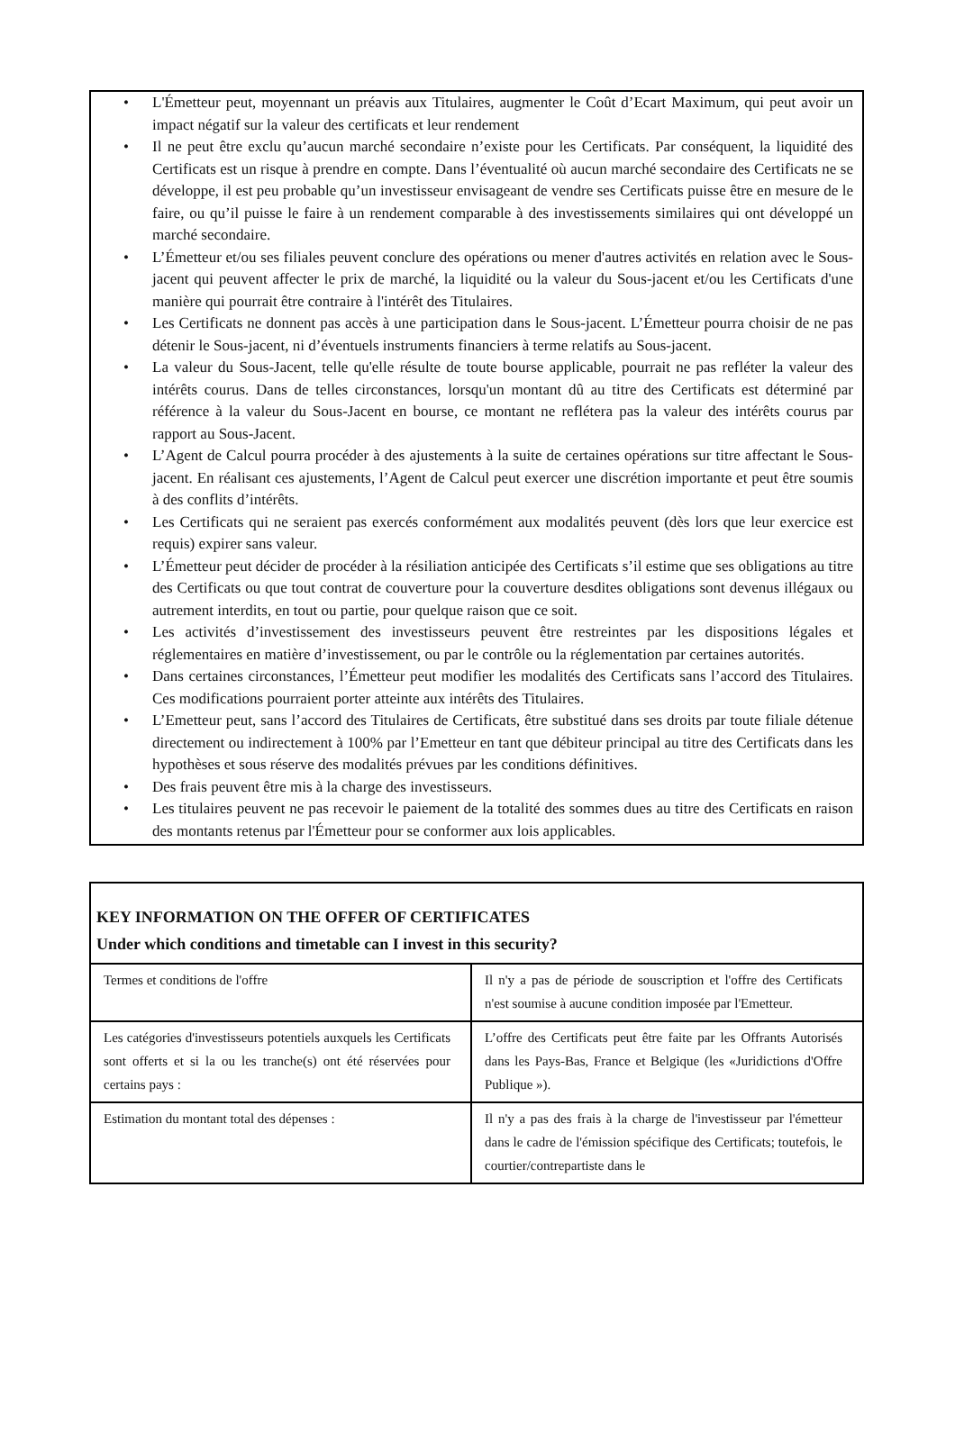• L'Émetteur peut, moyennant un préavis aux Titulaires, augmenter le Coût d’Ecart Maximum, qui peut avoir un impact négatif sur la valeur des certificats et leur rendement
• Il ne peut être exclu qu’aucun marché secondaire n’existe pour les Certificats. Par conséquent, la liquidité des Certificats est un risque à prendre en compte. Dans l’éventualité où aucun marché secondaire des Certificats ne se développe, il est peu probable qu’un investisseur envisageant de vendre ses Certificats puisse être en mesure de le faire, ou qu’il puisse le faire à un rendement comparable à des investissements similaires qui ont développé un marché secondaire.
• L’Émetteur et/ou ses filiales peuvent conclure des opérations ou mener d'autres activités en relation avec le Sous-jacent qui peuvent affecter le prix de marché, la liquidité ou la valeur du Sous-jacent et/ou les Certificats d'une manière qui pourrait être contraire à l'intérêt des Titulaires.
• Les Certificats ne donnent pas accès à une participation dans le Sous-jacent. L’Émetteur pourra choisir de ne pas détenir le Sous-jacent, ni d’éventuels instruments financiers à terme relatifs au Sous-jacent.
• La valeur du Sous-Jacent, telle qu'elle résulte de toute bourse applicable, pourrait ne pas refléter la valeur des intérêts courus. Dans de telles circonstances, lorsqu'un montant dû au titre des Certificats est déterminé par référence à la valeur du Sous-Jacent en bourse, ce montant ne reflétera pas la valeur des intérêts courus par rapport au Sous-Jacent.
• L’Agent de Calcul pourra procéder à des ajustements à la suite de certaines opérations sur titre affectant le Sous-jacent. En réalisant ces ajustements, l’Agent de Calcul peut exercer une discrétion importante et peut être soumis à des conflits d’intérêts.
• Les Certificats qui ne seraient pas exercés conformément aux modalités peuvent (dès lors que leur exercice est requis) expirer sans valeur.
• L’Émetteur peut décider de procéder à la résiliation anticipée des Certificats s’il estime que ses obligations au titre des Certificats ou que tout contrat de couverture pour la couverture desdites obligations sont devenus illégaux ou autrement interdits, en tout ou partie, pour quelque raison que ce soit.
• Les activités d’investissement des investisseurs peuvent être restreintes par les dispositions légales et réglementaires en matière d’investissement, ou par le contrôle ou la réglementation par certaines autorités.
• Dans certaines circonstances, l’Émetteur peut modifier les modalités des Certificats sans l’accord des Titulaires. Ces modifications pourraient porter atteinte aux intérêts des Titulaires.
• L’Emetteur peut, sans l’accord des Titulaires de Certificats, être substitué dans ses droits par toute filiale détenue directement ou indirectement à 100% par l’Emetteur en tant que débiteur principal au titre des Certificats dans les hypothèses et sous réserve des modalités prévues par les conditions définitives.
• Des frais peuvent être mis à la charge des investisseurs.
• Les titulaires peuvent ne pas recevoir le paiement de la totalité des sommes dues au titre des Certificats en raison des montants retenus par l'Émetteur pour se conformer aux lois applicables.
KEY INFORMATION ON THE OFFER OF CERTIFICATES
Under which conditions and timetable can I invest in this security?
| Termes et conditions de l'offre | Il n'y a pas de période de souscription et l'offre des Certificats n'est soumise à aucune condition imposée par l'Emetteur. |
| Les catégories d'investisseurs potentiels auxquels les Certificats sont offerts et si la ou les tranche(s) ont été réservées pour certains pays : | L’offre des Certificats peut être faite par les Offrants Autorisés dans les Pays-Bas, France et Belgique (les «Juridictions d'Offre Publique »). |
| Estimation du montant total des dépenses : | Il n'y a pas des frais à la charge de l'investisseur par l'émetteur dans le cadre de l'émission spécifique des Certificats; toutefois, le courtier/contrepartiste dans le |